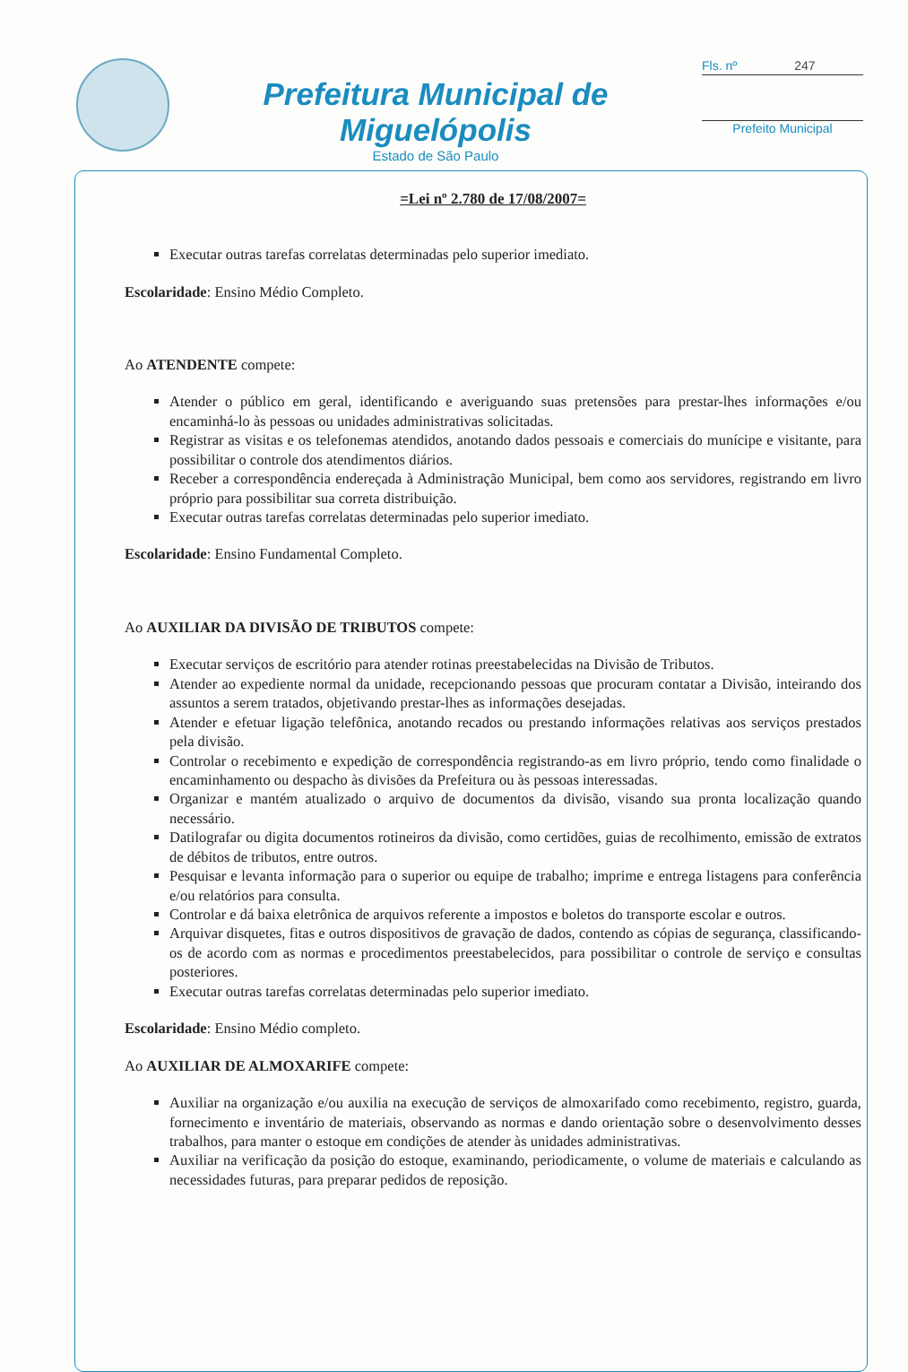Prefeitura Municipal de Miguelópolis
Estado de São Paulo
Fls. nº 247
Prefeito Municipal
=Lei nº 2.780 de 17/08/2007=
Executar outras tarefas correlatas determinadas pelo superior imediato.
Escolaridade: Ensino Médio Completo.
Ao ATENDENTE compete:
Atender o público em geral, identificando e averiguando suas pretensões para prestar-lhes informações e/ou encaminhá-lo às pessoas ou unidades administrativas solicitadas.
Registrar as visitas e os telefonemas atendidos, anotando dados pessoais e comerciais do munícipe e visitante, para possibilitar o controle dos atendimentos diários.
Receber a correspondência endereçada à Administração Municipal, bem como aos servidores, registrando em livro próprio para possibilitar sua correta distribuição.
Executar outras tarefas correlatas determinadas pelo superior imediato.
Escolaridade: Ensino Fundamental Completo.
Ao AUXILIAR DA DIVISÃO DE TRIBUTOS compete:
Executar serviços de escritório para atender rotinas preestabelecidas na Divisão de Tributos.
Atender ao expediente normal da unidade, recepcionando pessoas que procuram contatar a Divisão, inteirando dos assuntos a serem tratados, objetivando prestar-lhes as informações desejadas.
Atender e efetuar ligação telefônica, anotando recados ou prestando informações relativas aos serviços prestados pela divisão.
Controlar o recebimento e expedição de correspondência registrando-as em livro próprio, tendo como finalidade o encaminhamento ou despacho às divisões da Prefeitura ou às pessoas interessadas.
Organizar e mantém atualizado o arquivo de documentos da divisão, visando sua pronta localização quando necessário.
Datilografar ou digita documentos rotineiros da divisão, como certidões, guias de recolhimento, emissão de extratos de débitos de tributos, entre outros.
Pesquisar e levanta informação para o superior ou equipe de trabalho; imprime e entrega listagens para conferência e/ou relatórios para consulta.
Controlar e dá baixa eletrônica de arquivos referente a impostos e boletos do transporte escolar e outros.
Arquivar disquetes, fitas e outros dispositivos de gravação de dados, contendo as cópias de segurança, classificando-os de acordo com as normas e procedimentos preestabelecidos, para possibilitar o controle de serviço e consultas posteriores.
Executar outras tarefas correlatas determinadas pelo superior imediato.
Escolaridade: Ensino Médio completo.
Ao AUXILIAR DE ALMOXARIFE compete:
Auxiliar na organização e/ou auxilia na execução de serviços de almoxarifado como recebimento, registro, guarda, fornecimento e inventário de materiais, observando as normas e dando orientação sobre o desenvolvimento desses trabalhos, para manter o estoque em condições de atender às unidades administrativas.
Auxiliar na verificação da posição do estoque, examinando, periodicamente, o volume de materiais e calculando as necessidades futuras, para preparar pedidos de reposição.